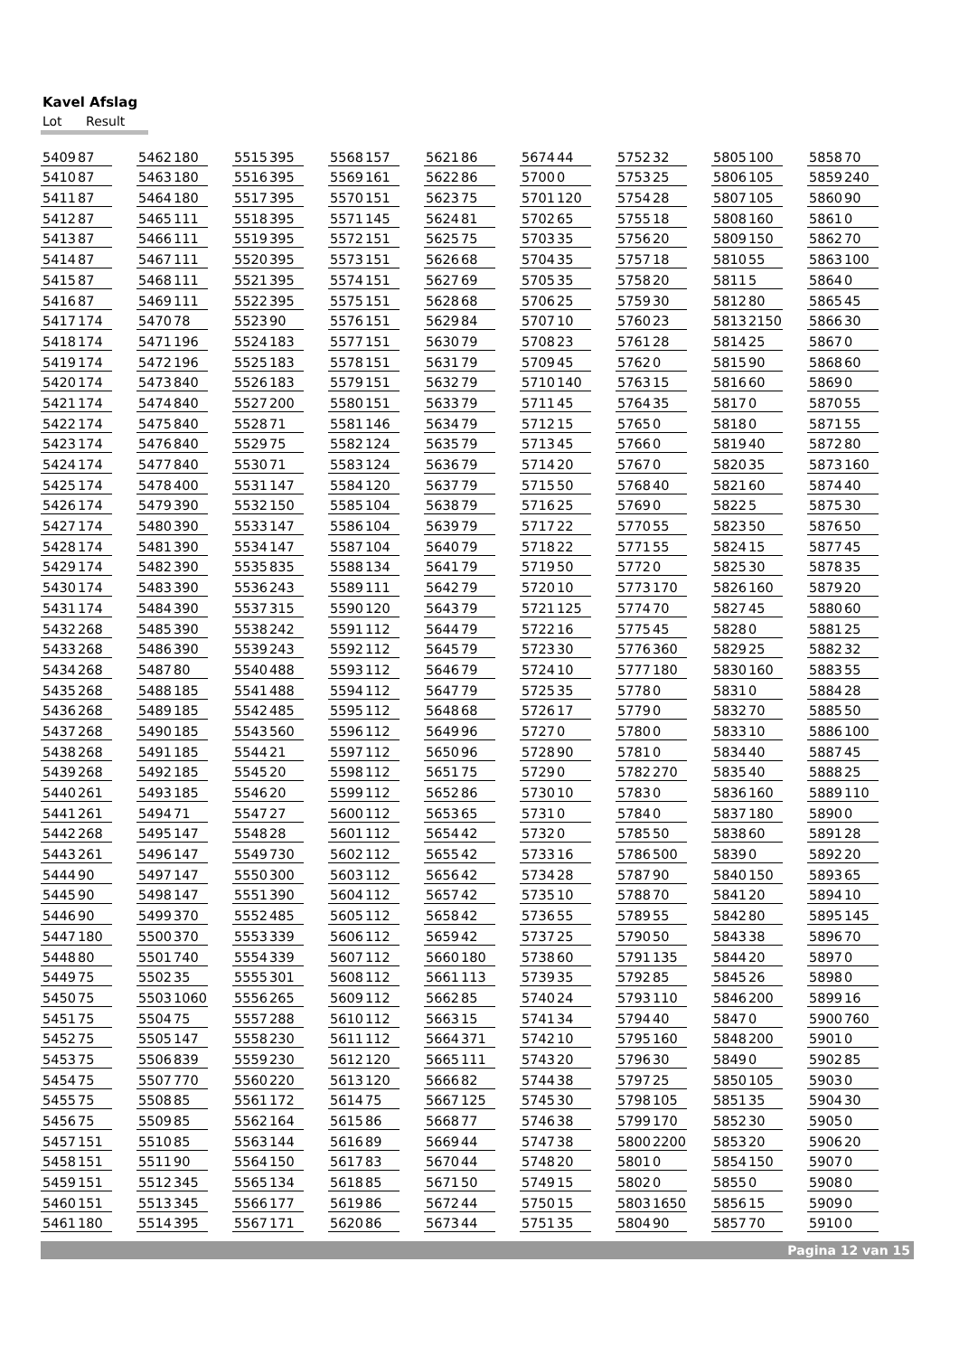Kavel Afslag
Lot Result
| 5409 | 87 |
| 5410 | 87 |
| 5411 | 87 |
| 5412 | 87 |
| 5413 | 87 |
| 5414 | 87 |
| 5415 | 87 |
| 5416 | 87 |
| 5417 | 174 |
| 5418 | 174 |
| 5419 | 174 |
| 5420 | 174 |
| 5421 | 174 |
| 5422 | 174 |
| 5423 | 174 |
| 5424 | 174 |
| 5425 | 174 |
| 5426 | 174 |
| 5427 | 174 |
| 5428 | 174 |
| 5429 | 174 |
| 5430 | 174 |
| 5431 | 174 |
| 5432 | 268 |
| 5433 | 268 |
| 5434 | 268 |
| 5435 | 268 |
| 5436 | 268 |
| 5437 | 268 |
| 5438 | 268 |
| 5439 | 268 |
| 5440 | 261 |
| 5441 | 261 |
| 5442 | 268 |
| 5443 | 261 |
| 5444 | 90 |
| 5445 | 90 |
| 5446 | 90 |
| 5447 | 180 |
| 5448 | 80 |
| 5449 | 75 |
| 5450 | 75 |
| 5451 | 75 |
| 5452 | 75 |
| 5453 | 75 |
| 5454 | 75 |
| 5455 | 75 |
| 5456 | 75 |
| 5457 | 151 |
| 5458 | 151 |
| 5459 | 151 |
| 5460 | 151 |
| 5461 | 180 |
| 5462 | 180 |
| 5463 | 180 |
| 5464 | 180 |
| 5465 | 111 |
| 5466 | 111 |
| 5467 | 111 |
| 5468 | 111 |
| 5469 | 111 |
| 5470 | 78 |
| 5471 | 196 |
| 5472 | 196 |
| 5473 | 840 |
| 5474 | 840 |
| 5475 | 840 |
| 5476 | 840 |
| 5477 | 840 |
| 5478 | 400 |
| 5479 | 390 |
| 5480 | 390 |
| 5481 | 390 |
| 5482 | 390 |
| 5483 | 390 |
| 5484 | 390 |
| 5485 | 390 |
| 5486 | 390 |
| 5487 | 80 |
| 5488 | 185 |
| 5489 | 185 |
| 5490 | 185 |
| 5491 | 185 |
| 5492 | 185 |
| 5493 | 185 |
| 5494 | 71 |
| 5495 | 147 |
| 5496 | 147 |
| 5497 | 147 |
| 5498 | 147 |
| 5499 | 370 |
| 5500 | 370 |
| 5501 | 740 |
| 5502 | 35 |
| 5503 | 1060 |
| 5504 | 75 |
| 5505 | 147 |
| 5506 | 839 |
| 5507 | 770 |
| 5508 | 85 |
| 5509 | 85 |
| 5510 | 85 |
| 5511 | 90 |
| 5512 | 345 |
| 5513 | 345 |
| 5514 | 395 |
| 5515 | 395 |
| 5516 | 395 |
| 5517 | 395 |
| 5518 | 395 |
| 5519 | 395 |
| 5520 | 395 |
| 5521 | 395 |
| 5522 | 395 |
| 5523 | 90 |
| 5524 | 183 |
| 5525 | 183 |
| 5526 | 183 |
| 5527 | 200 |
| 5528 | 71 |
| 5529 | 75 |
| 5530 | 71 |
| 5531 | 147 |
| 5532 | 150 |
| 5533 | 147 |
| 5534 | 147 |
| 5535 | 835 |
| 5536 | 243 |
| 5537 | 315 |
| 5538 | 242 |
| 5539 | 243 |
| 5540 | 488 |
| 5541 | 488 |
| 5542 | 485 |
| 5543 | 560 |
| 5544 | 21 |
| 5545 | 20 |
| 5546 | 20 |
| 5547 | 27 |
| 5548 | 28 |
| 5549 | 730 |
| 5550 | 300 |
| 5551 | 390 |
| 5552 | 485 |
| 5553 | 339 |
| 5554 | 339 |
| 5555 | 301 |
| 5556 | 265 |
| 5557 | 288 |
| 5558 | 230 |
| 5559 | 230 |
| 5560 | 220 |
| 5561 | 172 |
| 5562 | 164 |
| 5563 | 144 |
| 5564 | 150 |
| 5565 | 134 |
| 5566 | 177 |
| 5567 | 171 |
| 5568 | 157 |
| 5569 | 161 |
| 5570 | 151 |
| 5571 | 145 |
| 5572 | 151 |
| 5573 | 151 |
| 5574 | 151 |
| 5575 | 151 |
| 5576 | 151 |
| 5577 | 151 |
| 5578 | 151 |
| 5579 | 151 |
| 5580 | 151 |
| 5581 | 146 |
| 5582 | 124 |
| 5583 | 124 |
| 5584 | 120 |
| 5585 | 104 |
| 5586 | 104 |
| 5587 | 104 |
| 5588 | 134 |
| 5589 | 111 |
| 5590 | 120 |
| 5591 | 112 |
| 5592 | 112 |
| 5593 | 112 |
| 5594 | 112 |
| 5595 | 112 |
| 5596 | 112 |
| 5597 | 112 |
| 5598 | 112 |
| 5599 | 112 |
| 5600 | 112 |
| 5601 | 112 |
| 5602 | 112 |
| 5603 | 112 |
| 5604 | 112 |
| 5605 | 112 |
| 5606 | 112 |
| 5607 | 112 |
| 5608 | 112 |
| 5609 | 112 |
| 5610 | 112 |
| 5611 | 112 |
| 5612 | 120 |
| 5613 | 120 |
| 5614 | 75 |
| 5615 | 86 |
| 5616 | 89 |
| 5617 | 83 |
| 5618 | 85 |
| 5619 | 86 |
| 5620 | 86 |
| 5621 | 86 |
| 5622 | 86 |
| 5623 | 75 |
| 5624 | 81 |
| 5625 | 75 |
| 5626 | 68 |
| 5627 | 69 |
| 5628 | 68 |
| 5629 | 84 |
| 5630 | 79 |
| 5631 | 79 |
| 5632 | 79 |
| 5633 | 79 |
| 5634 | 79 |
| 5635 | 79 |
| 5636 | 79 |
| 5637 | 79 |
| 5638 | 79 |
| 5639 | 79 |
| 5640 | 79 |
| 5641 | 79 |
| 5642 | 79 |
| 5643 | 79 |
| 5644 | 79 |
| 5645 | 79 |
| 5646 | 79 |
| 5647 | 79 |
| 5648 | 68 |
| 5649 | 96 |
| 5650 | 96 |
| 5651 | 75 |
| 5652 | 86 |
| 5653 | 65 |
| 5654 | 42 |
| 5655 | 42 |
| 5656 | 42 |
| 5657 | 42 |
| 5658 | 42 |
| 5659 | 42 |
| 5660 | 180 |
| 5661 | 113 |
| 5662 | 85 |
| 5663 | 15 |
| 5664 | 371 |
| 5665 | 111 |
| 5666 | 82 |
| 5667 | 125 |
| 5668 | 77 |
| 5669 | 44 |
| 5670 | 44 |
| 5671 | 50 |
| 5672 | 44 |
| 5673 | 44 |
| 5674 | 44 |
| 5700 | 0 |
| 5701 | 120 |
| 5702 | 65 |
| 5703 | 35 |
| 5704 | 35 |
| 5705 | 35 |
| 5706 | 25 |
| 5707 | 10 |
| 5708 | 23 |
| 5709 | 45 |
| 5710 | 140 |
| 5711 | 45 |
| 5712 | 15 |
| 5713 | 45 |
| 5714 | 20 |
| 5715 | 50 |
| 5716 | 25 |
| 5717 | 22 |
| 5718 | 22 |
| 5719 | 50 |
| 5720 | 10 |
| 5721 | 125 |
| 5722 | 16 |
| 5723 | 30 |
| 5724 | 10 |
| 5725 | 35 |
| 5726 | 17 |
| 5727 | 0 |
| 5728 | 90 |
| 5729 | 0 |
| 5730 | 10 |
| 5731 | 0 |
| 5732 | 0 |
| 5733 | 16 |
| 5734 | 28 |
| 5735 | 10 |
| 5736 | 55 |
| 5737 | 25 |
| 5738 | 60 |
| 5739 | 35 |
| 5740 | 24 |
| 5741 | 34 |
| 5742 | 10 |
| 5743 | 20 |
| 5744 | 38 |
| 5745 | 30 |
| 5746 | 38 |
| 5747 | 38 |
| 5748 | 20 |
| 5749 | 15 |
| 5750 | 15 |
| 5751 | 35 |
| 5752 | 32 |
| 5753 | 25 |
| 5754 | 28 |
| 5755 | 18 |
| 5756 | 20 |
| 5757 | 18 |
| 5758 | 20 |
| 5759 | 30 |
| 5760 | 23 |
| 5761 | 28 |
| 5762 | 0 |
| 5763 | 15 |
| 5764 | 35 |
| 5765 | 0 |
| 5766 | 0 |
| 5767 | 0 |
| 5768 | 40 |
| 5769 | 0 |
| 5770 | 55 |
| 5771 | 55 |
| 5772 | 0 |
| 5773 | 170 |
| 5774 | 70 |
| 5775 | 45 |
| 5776 | 360 |
| 5777 | 180 |
| 5778 | 0 |
| 5779 | 0 |
| 5780 | 0 |
| 5781 | 0 |
| 5782 | 270 |
| 5783 | 0 |
| 5784 | 0 |
| 5785 | 50 |
| 5786 | 500 |
| 5787 | 90 |
| 5788 | 70 |
| 5789 | 55 |
| 5790 | 50 |
| 5791 | 135 |
| 5792 | 85 |
| 5793 | 110 |
| 5794 | 40 |
| 5795 | 160 |
| 5796 | 30 |
| 5797 | 25 |
| 5798 | 105 |
| 5799 | 170 |
| 5800 | 2200 |
| 5801 | 0 |
| 5802 | 0 |
| 5803 | 1650 |
| 5804 | 90 |
| 5805 | 100 |
| 5806 | 105 |
| 5807 | 105 |
| 5808 | 160 |
| 5809 | 150 |
| 5810 | 55 |
| 5811 | 5 |
| 5812 | 80 |
| 5813 | 2150 |
| 5814 | 25 |
| 5815 | 90 |
| 5816 | 60 |
| 5817 | 0 |
| 5818 | 0 |
| 5819 | 40 |
| 5820 | 35 |
| 5821 | 60 |
| 5822 | 5 |
| 5823 | 50 |
| 5824 | 15 |
| 5825 | 30 |
| 5826 | 160 |
| 5827 | 45 |
| 5828 | 0 |
| 5829 | 25 |
| 5830 | 160 |
| 5831 | 0 |
| 5832 | 70 |
| 5833 | 10 |
| 5834 | 40 |
| 5835 | 40 |
| 5836 | 160 |
| 5837 | 180 |
| 5838 | 60 |
| 5839 | 0 |
| 5840 | 150 |
| 5841 | 20 |
| 5842 | 80 |
| 5843 | 38 |
| 5844 | 20 |
| 5845 | 26 |
| 5846 | 200 |
| 5847 | 0 |
| 5848 | 200 |
| 5849 | 0 |
| 5850 | 105 |
| 5851 | 35 |
| 5852 | 30 |
| 5853 | 20 |
| 5854 | 150 |
| 5855 | 0 |
| 5856 | 15 |
| 5857 | 70 |
| 5858 | 70 |
| 5859 | 240 |
| 5860 | 90 |
| 5861 | 0 |
| 5862 | 70 |
| 5863 | 100 |
| 5864 | 0 |
| 5865 | 45 |
| 5866 | 30 |
| 5867 | 0 |
| 5868 | 60 |
| 5869 | 0 |
| 5870 | 55 |
| 5871 | 55 |
| 5872 | 80 |
| 5873 | 160 |
| 5874 | 40 |
| 5875 | 30 |
| 5876 | 50 |
| 5877 | 45 |
| 5878 | 35 |
| 5879 | 20 |
| 5880 | 60 |
| 5881 | 25 |
| 5882 | 32 |
| 5883 | 55 |
| 5884 | 28 |
| 5885 | 50 |
| 5886 | 100 |
| 5887 | 45 |
| 5888 | 25 |
| 5889 | 110 |
| 5890 | 0 |
| 5891 | 28 |
| 5892 | 20 |
| 5893 | 65 |
| 5894 | 10 |
| 5895 | 145 |
| 5896 | 70 |
| 5897 | 0 |
| 5898 | 0 |
| 5899 | 16 |
| 5900 | 760 |
| 5901 | 0 |
| 5902 | 85 |
| 5903 | 0 |
| 5904 | 30 |
| 5905 | 0 |
| 5906 | 20 |
| 5907 | 0 |
| 5908 | 0 |
| 5909 | 0 |
| 5910 | 0 |
Pagina 12 van 15